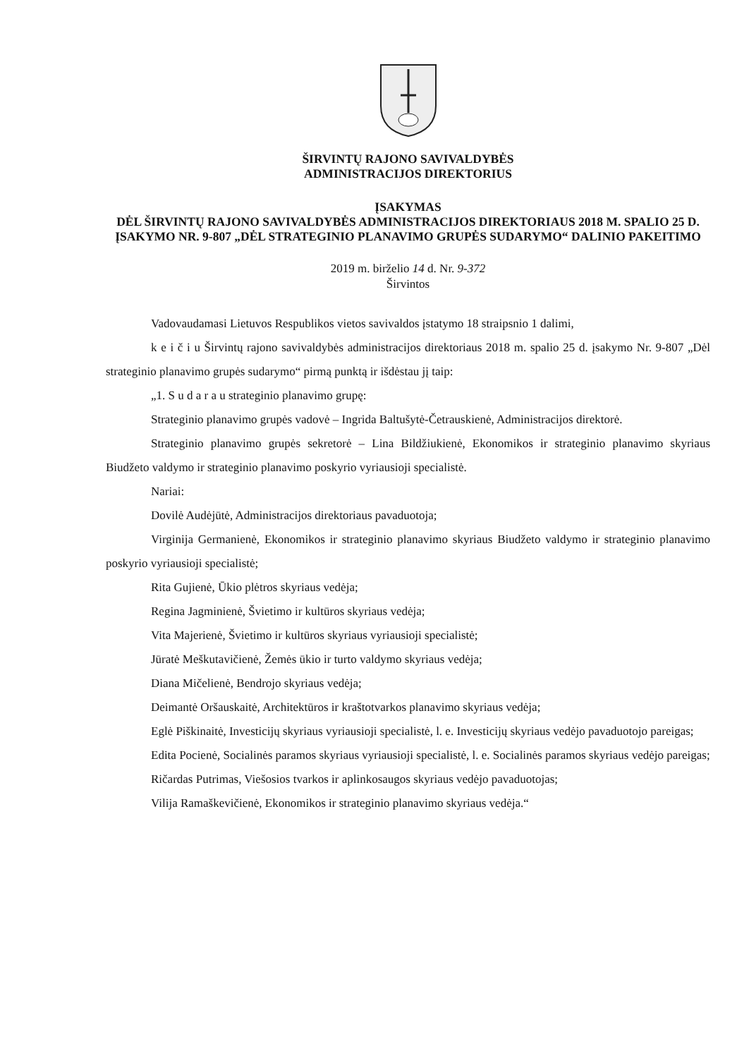ŠIRVINTŲ RAJONO SAVIVALDYBĖS
ADMINISTRACIJOS DIREKTORIUS
ĮSAKYMAS
DĖL ŠIRVINTŲ RAJONO SAVIVALDYBĖS ADMINISTRACIJOS DIREKTORIAUS 2018 M. SPALIO 25 D. ĮSAKYMO NR. 9-807 „DĖL STRATEGINIO PLANAVIMO GRUPĖS SUDARYMO“ DALINIO PAKEITIMO
2019 m. birželio 14 d. Nr. 9-372
Širvintos
Vadovaudamasi Lietuvos Respublikos vietos savivaldos įstatymo 18 straipsnio 1 dalimi,
k e i č i u Širvintų rajono savivaldybės administracijos direktoriaus 2018 m. spalio 25 d. įsakymo Nr. 9-807 „Dėl strateginio planavimo grupės sudarymo“ pirmą punktą ir išdėstau jį taip:
„1. S u d a r a u strateginio planavimo grupę:
Strateginio planavimo grupės vadovė – Ingrida Baltušytė-Četrauskienė, Administracijos direktorė.
Strateginio planavimo grupės sekretorė – Lina Bildžiukienė, Ekonomikos ir strateginio planavimo skyriaus Biudžeto valdymo ir strateginio planavimo poskyrio vyriausioji specialistė.
Nariai:
Dovilė Audėjūtė, Administracijos direktoriaus pavaduotoja;
Virginija Germanienė, Ekonomikos ir strateginio planavimo skyriaus Biudžeto valdymo ir strateginio planavimo poskyrio vyriausioji specialistė;
Rita Gujienė, Ūkio plėtros skyriaus vedėja;
Regina Jagminienė, Švietimo ir kultūros skyriaus vedėja;
Vita Majerienė, Švietimo ir kultūros skyriaus vyriausioji specialistė;
Jūratė Meškutavičienė, Žemės ūkio ir turto valdymo skyriaus vedėja;
Diana Mičelienė, Bendrojo skyriaus vedėja;
Deimantė Oršauskaitė, Architektūros ir kraštotvarkos planavimo skyriaus vedėja;
Eglė Piškinaitė, Investicijų skyriaus vyriausioji specialistė, l. e. Investicijų skyriaus vedėjo pavaduotojo pareigas;
Edita Pocienė, Socialinės paramos skyriaus vyriausioji specialistė, l. e. Socialinės paramos skyriaus vedėjo pareigas;
Ričardas Putrimas, Viešosios tvarkos ir aplinkosaugos skyriaus vedėjo pavaduotojas;
Vilija Ramaškevičienė, Ekonomikos ir strateginio planavimo skyriaus vedėja.“